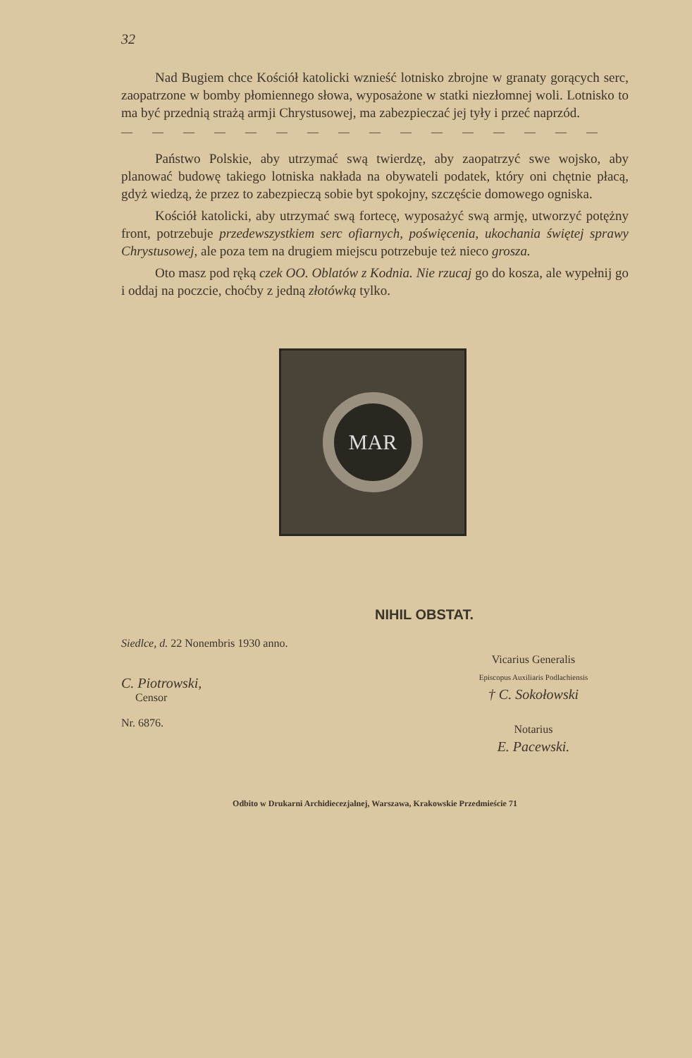32
Nad Bugiem chce Kościół katolicki wznieść lotnisko zbrojne w granaty gorących serc, zaopatrzone w bomby płomiennego słowa, wyposażone w statki niezłomnej woli. Lotnisko to ma być przednią strażą armji Chrystusowej, ma zabezpieczać jej tyły i przeć naprzód.
— — — — — — — — — — — — — — — —
Państwo Polskie, aby utrzymać swą twierdzę, aby zaopatrzyć swe wojsko, aby planować budowę takiego lotniska nakłada na obywateli podatek, który oni chętnie płacą, gdyż wiedzą, że przez to zabezpieczą sobie byt spokojny, szczęście domowego ogniska.
Kościół katolicki, aby utrzymać swą fortecę, wyposażyć swą armję, utworzyć potężny front, potrzebuje przedewszystkiem serc ofiarnych, poświęcenia, ukochania świętej sprawy Chrystusowej, ale poza tem na drugiem miejscu potrzebuje też nieco grosza.
Oto masz pod ręką czek OO. Oblatów z Kodnia. Nie rzucaj go do kosza, ale wypełnij go i oddaj na poczcie, choćby z jedną złotówką tylko.
MAR
NIHIL OBSTAT.
Siedlce, d. 22 Nonembris 1930 anno.
C. Piotrowski,
Censor
Nr. 6876.
Vicarius Generalis
Episcopus Auxiliaris Podlachiensis
† C. Sokołowski
Notarius
E. Pacewski.
Odbito w Drukarni Archidiecezjalnej, Warszawa, Krakowskie Przedmieście 71